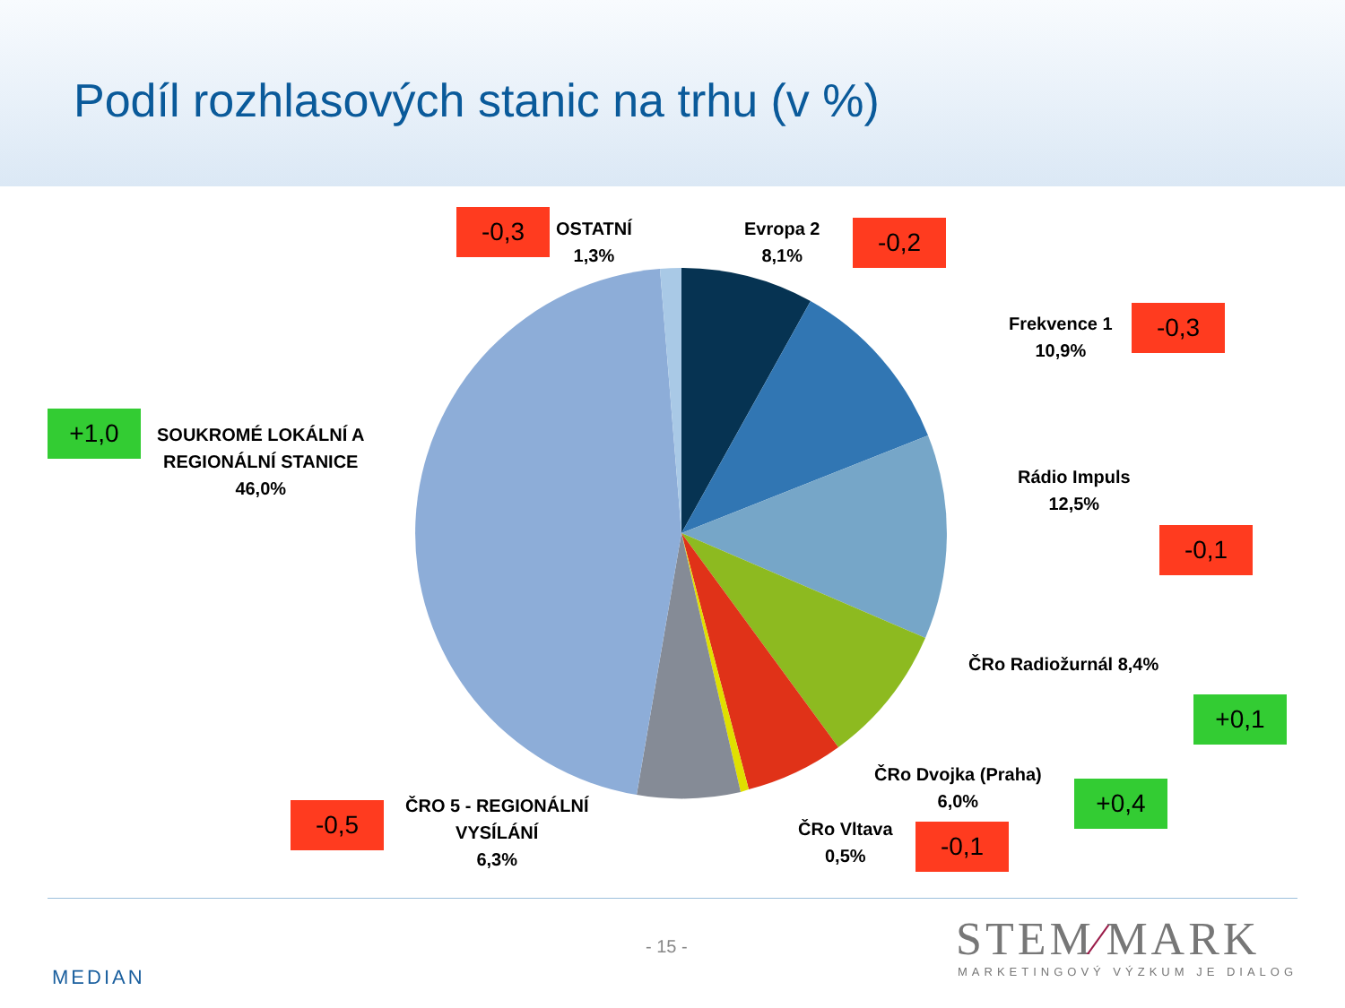Podíl rozhlasových stanic na trhu (v %)
-0,3
OSTATNÍ
1,3%
Evropa 2
8,1%
-0,2
Frekvence 1
10,9%
-0,3
+1,0
SOUKROMÉ LOKÁLNÍ A
REGIONÁLNÍ STANICE
46,0%
Rádio Impuls
12,5%
-0,1
ČRo Radiožurnál 8,4%
+0,1
ČRo Dvojka (Praha)
6,0%
+0,4
-0,5
ČRO 5 - REGIONÁLNÍ
VYSÍLÁNÍ
6,3%
ČRo Vltava
0,5%
-0,1
MEDIAN
- 15 - STEM∕MARK
MARKETINGOVÝ VÝZKUM JE DIALOG